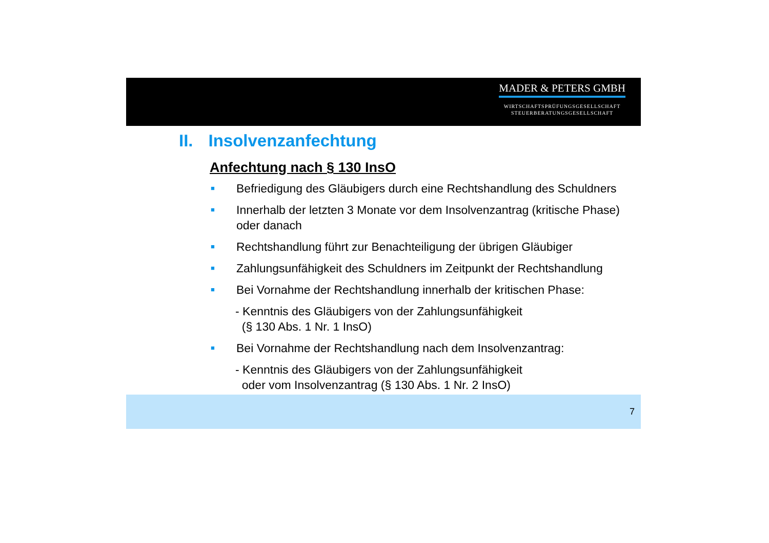MADER & PETERS GMBH
WIRTSCHAFTSPRÜFUNGSGESELLSCHAFT
STEUERBERATUNGSGESELLSCHAFT
II. Insolvenzanfechtung
Anfechtung nach § 130 InsO
■ Befriedigung des Gläubigers durch eine Rechtshandlung des Schuldners
■ Innerhalb der letzten 3 Monate vor dem Insolvenzantrag (kritische Phase) oder danach
■ Rechtshandlung führt zur Benachteiligung der übrigen Gläubiger
■ Zahlungsunfähigkeit des Schuldners im Zeitpunkt der Rechtshandlung
■ Bei Vornahme der Rechtshandlung innerhalb der kritischen Phase:
- Kenntnis des Gläubigers von der Zahlungsunfähigkeit
(§ 130 Abs. 1 Nr. 1 InsO)
■ Bei Vornahme der Rechtshandlung nach dem Insolvenzantrag:
- Kenntnis des Gläubigers von der Zahlungsunfähigkeit
oder vom Insolvenzantrag (§ 130 Abs. 1 Nr. 2 InsO)
7